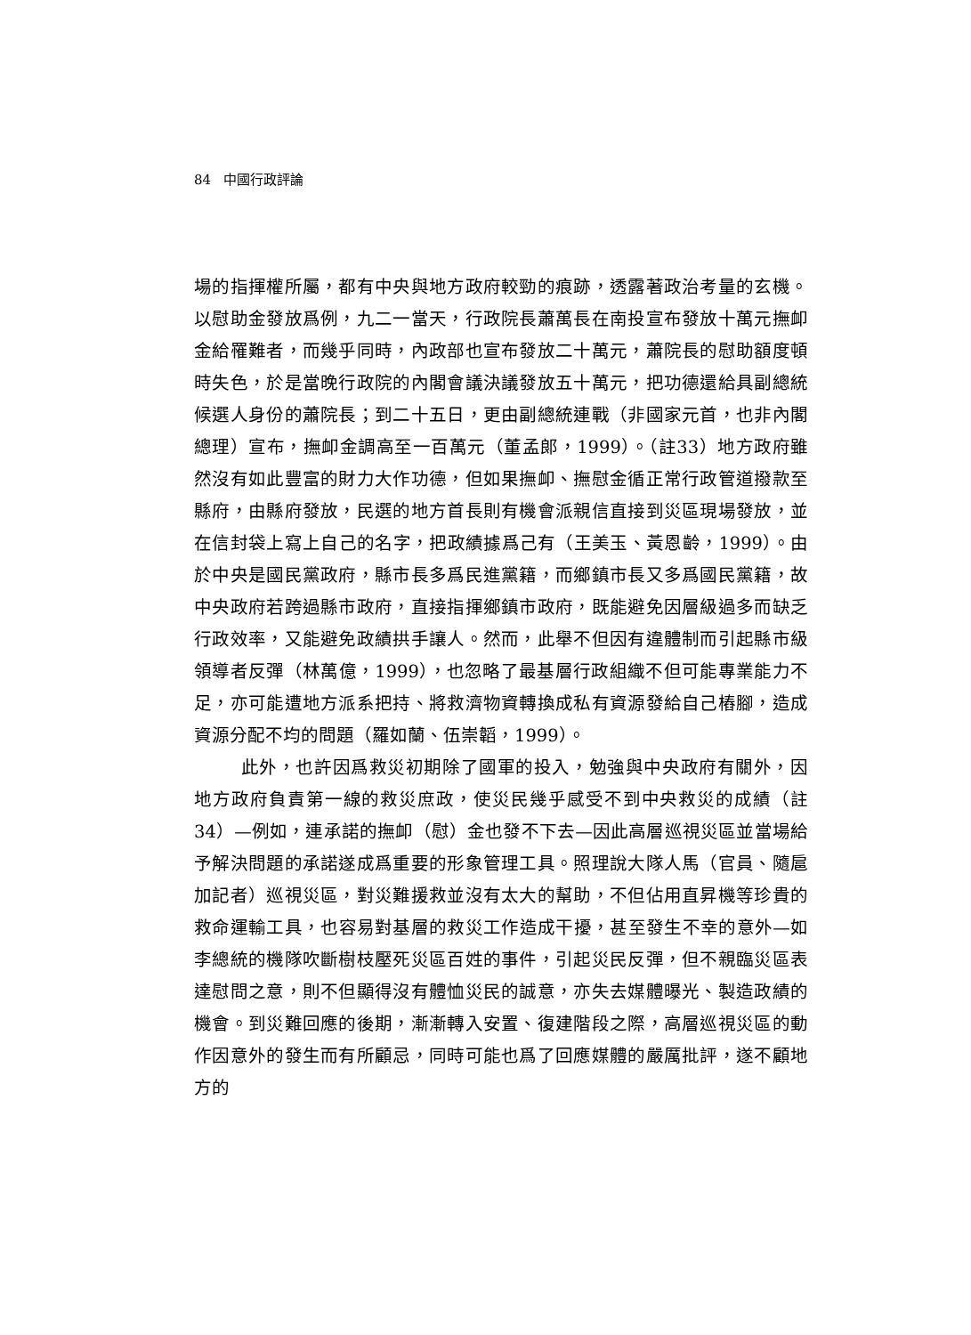84 中國行政評論
場的指揮權所屬，都有中央與地方政府較勁的痕跡，透露著政治考量的玄機。以慰助金發放爲例，九二一當天，行政院長蕭萬長在南投宣布發放十萬元撫卹金給罹難者，而幾乎同時，內政部也宣布發放二十萬元，蕭院長的慰助額度頓時失色，於是當晚行政院的內閣會議決議發放五十萬元，把功德還給具副總統候選人身份的蕭院長；到二十五日，更由副總統連戰（非國家元首，也非內閣總理）宣布，撫卹金調高至一百萬元（董孟郎，1999）。（註33）地方政府雖然沒有如此豐富的財力大作功德，但如果撫卹、撫慰金循正常行政管道撥款至縣府，由縣府發放，民選的地方首長則有機會派親信直接到災區現場發放，並在信封袋上寫上自己的名字，把政績據爲己有（王美玉、黃恩齡，1999）。由於中央是國民黨政府，縣市長多爲民進黨籍，而鄉鎮市長又多爲國民黨籍，故中央政府若跨過縣市政府，直接指揮鄉鎮市政府，既能避免因層級過多而缺乏行政效率，又能避免政績拱手讓人。然而，此舉不但因有違體制而引起縣市級領導者反彈（林萬億，1999），也忽略了最基層行政組織不但可能專業能力不足，亦可能遭地方派系把持、將救濟物資轉換成私有資源發給自己樁腳，造成資源分配不均的問題（羅如蘭、伍崇韜，1999）。
此外，也許因爲救災初期除了國軍的投入，勉強與中央政府有關外，因地方政府負責第一線的救災庶政，使災民幾乎感受不到中央救災的成績（註34）—例如，連承諾的撫卹（慰）金也發不下去—因此高層巡視災區並當場給予解決問題的承諾遂成爲重要的形象管理工具。照理說大隊人馬（官員、隨扈加記者）巡視災區，對災難援救並沒有太大的幫助，不但佔用直昇機等珍貴的救命運輸工具，也容易對基層的救災工作造成干擾，甚至發生不幸的意外—如李總統的機隊吹斷樹枝壓死災區百姓的事件，引起災民反彈，但不親臨災區表達慰問之意，則不但顯得沒有體恤災民的誠意，亦失去媒體曝光、製造政績的機會。到災難回應的後期，漸漸轉入安置、復建階段之際，高層巡視災區的動作因意外的發生而有所顧忌，同時可能也爲了回應媒體的嚴厲批評，遂不顧地方的